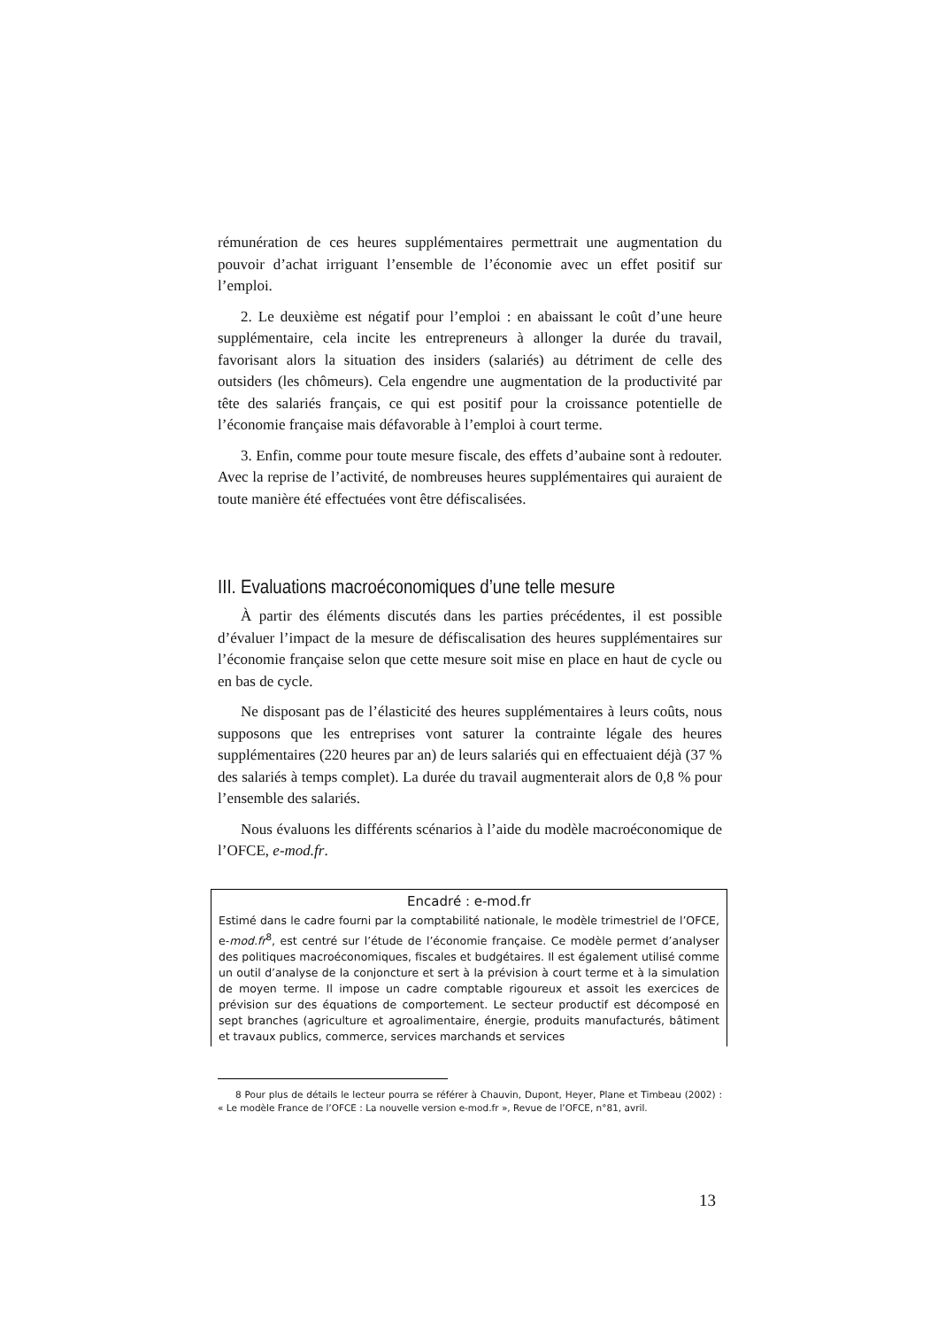rémunération de ces heures supplémentaires permettrait une augmentation du pouvoir d’achat irriguant l’ensemble de l’économie avec un effet positif sur l’emploi.
2. Le deuxième est négatif pour l’emploi : en abaissant le coût d’une heure supplémentaire, cela incite les entrepreneurs à allonger la durée du travail, favorisant alors la situation des insiders (salariés) au détriment de celle des outsiders (les chômeurs). Cela engendre une augmentation de la productivité par tête des salariés français, ce qui est positif pour la croissance potentielle de l’économie française mais défavorable à l’emploi à court terme.
3. Enfin, comme pour toute mesure fiscale, des effets d’aubaine sont à redouter. Avec la reprise de l’activité, de nombreuses heures supplémentaires qui auraient de toute manière été effectuées vont être défiscalisées.
III. Evaluations macroéconomiques d’une telle mesure
À partir des éléments discutés dans les parties précédentes, il est possible d’évaluer l’impact de la mesure de défiscalisation des heures supplémentaires sur l’économie française selon que cette mesure soit mise en place en haut de cycle ou en bas de cycle.
Ne disposant pas de l’élasticité des heures supplémentaires à leurs coûts, nous supposons que les entreprises vont saturer la contrainte légale des heures supplémentaires (220 heures par an) de leurs salariés qui en effectuaient déjà (37 % des salariés à temps complet). La durée du travail augmenterait alors de 0,8 % pour l’ensemble des salariés.
Nous évaluons les différents scénarios à l’aide du modèle macroéconomique de l’OFCE, e-mod.fr.
Encadré : e-mod.fr
Estimé dans le cadre fourni par la comptabilité nationale, le modèle trimestriel de l’OFCE, e-mod.fr<sup>8</sup>, est centré sur l’étude de l’économie française. Ce modèle permet d’analyser des politiques macroéconomiques, fiscales et budgétaires. Il est également utilisé comme un outil d’analyse de la conjoncture et sert à la prévision à court terme et à la simulation de moyen terme. Il impose un cadre comptable rigoureux et assoit les exercices de prévision sur des équations de comportement. Le secteur productif est décomposé en sept branches (agriculture et agroalimentaire, énergie, produits manufacturés, bâtiment et travaux publics, commerce, services marchands et services
8 Pour plus de détails le lecteur pourra se référer à Chauvin, Dupont, Heyer, Plane et Timbeau (2002) : « Le modèle France de l’OFCE : La nouvelle version e-mod.fr », Revue de l’OFCE, n°81, avril.
13